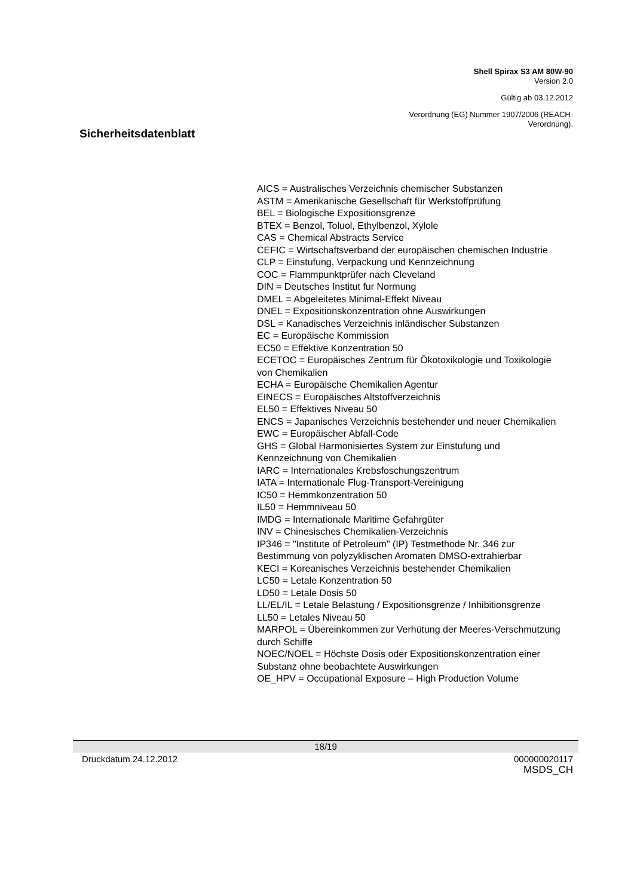Shell Spirax S3 AM 80W-90
Version 2.0
Gültig ab 03.12.2012
Verordnung (EG) Nummer 1907/2006 (REACH-
Verordnung).
Sicherheitsdatenblatt
AICS = Australisches Verzeichnis chemischer Substanzen
ASTM = Amerikanische Gesellschaft für Werkstoffprüfung
BEL = Biologische Expositionsgrenze
BTEX = Benzol, Toluol, Ethylbenzol, Xylole
CAS = Chemical Abstracts Service
CEFIC = Wirtschaftsverband der europäischen chemischen Industrie
CLP = Einstufung, Verpackung und Kennzeichnung
COC = Flammpunktprüfer nach Cleveland
DIN = Deutsches Institut fur Normung
DMEL = Abgeleitetes Minimal-Effekt Niveau
DNEL = Expositionskonzentration ohne Auswirkungen
DSL = Kanadisches Verzeichnis inländischer Substanzen
EC = Europäische Kommission
EC50 = Effektive Konzentration 50
ECETOC = Europäisches Zentrum für Ökotoxikologie und Toxikologie von Chemikalien
ECHA = Europäische Chemikalien Agentur
EINECS = Europäisches Altstoffverzeichnis
EL50 = Effektives Niveau 50
ENCS = Japanisches Verzeichnis bestehender und neuer Chemikalien
EWC = Europäischer Abfall-Code
GHS = Global Harmonisiertes System zur Einstufung und Kennzeichnung von Chemikalien
IARC = Internationales Krebsfoschungszentrum
IATA = Internationale Flug-Transport-Vereinigung
IC50 = Hemmkonzentration 50
IL50 = Hemmniveau 50
IMDG = Internationale Maritime Gefahrgüter
INV = Chinesisches Chemikalien-Verzeichnis
IP346 = "Institute of Petroleum" (IP) Testmethode Nr. 346 zur Bestimmung von polyzyklischen Aromaten DMSO-extrahierbar
KECI = Koreanisches Verzeichnis bestehender Chemikalien
LC50 = Letale Konzentration 50
LD50 = Letale Dosis 50
LL/EL/IL = Letale Belastung / Expositionsgrenze / Inhibitionsgrenze
LL50 = Letales Niveau 50
MARPOL = Übereinkommen zur Verhütung der Meeres-Verschmutzung durch Schiffe
NOEC/NOEL = Höchste Dosis oder Expositionskonzentration einer Substanz ohne beobachtete Auswirkungen
OE_HPV = Occupational Exposure – High Production Volume
18/19
Druckdatum 24.12.2012 000000020117
MSDS_CH